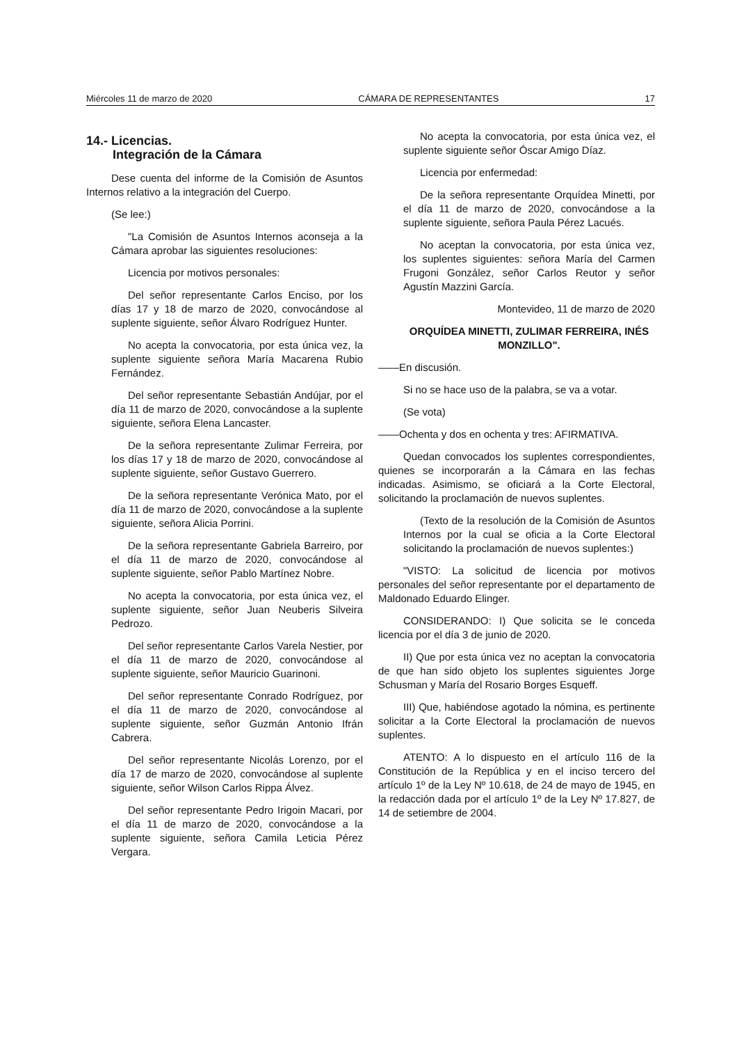Miércoles 11 de marzo de 2020 CÁMARA DE REPRESENTANTES 17
14.- Licencias.
Integración de la Cámara
Dese cuenta del informe de la Comisión de Asuntos Internos relativo a la integración del Cuerpo.
(Se lee:)
"La Comisión de Asuntos Internos aconseja a la Cámara aprobar las siguientes resoluciones:
Licencia por motivos personales:
Del señor representante Carlos Enciso, por los días 17 y 18 de marzo de 2020, convocándose al suplente siguiente, señor Álvaro Rodríguez Hunter.
No acepta la convocatoria, por esta única vez, la suplente siguiente señora María Macarena Rubio Fernández.
Del señor representante Sebastián Andújar, por el día 11 de marzo de 2020, convocándose a la suplente siguiente, señora Elena Lancaster.
De la señora representante Zulimar Ferreira, por los días 17 y 18 de marzo de 2020, convocándose al suplente siguiente, señor Gustavo Guerrero.
De la señora representante Verónica Mato, por el día 11 de marzo de 2020, convocándose a la suplente siguiente, señora Alicia Porrini.
De la señora representante Gabriela Barreiro, por el día 11 de marzo de 2020, convocándose al suplente siguiente, señor Pablo Martínez Nobre.
No acepta la convocatoria, por esta única vez, el suplente siguiente, señor Juan Neuberis Silveira Pedrozo.
Del señor representante Carlos Varela Nestier, por el día 11 de marzo de 2020, convocándose al suplente siguiente, señor Mauricio Guarinoni.
Del señor representante Conrado Rodríguez, por el día 11 de marzo de 2020, convocándose al suplente siguiente, señor Guzmán Antonio Ifrán Cabrera.
Del señor representante Nicolás Lorenzo, por el día 17 de marzo de 2020, convocándose al suplente siguiente, señor Wilson Carlos Rippa Álvez.
Del señor representante Pedro Irigoin Macari, por el día 11 de marzo de 2020, convocándose a la suplente siguiente, señora Camila Leticia Pérez Vergara.
No acepta la convocatoria, por esta única vez, el suplente siguiente señor Óscar Amigo Díaz.
Licencia por enfermedad:
De la señora representante Orquídea Minetti, por el día 11 de marzo de 2020, convocándose a la suplente siguiente, señora Paula Pérez Lacués.
No aceptan la convocatoria, por esta única vez, los suplentes siguientes: señora María del Carmen Frugoni González, señor Carlos Reutor y señor Agustín Mazzini García.
Montevideo, 11 de marzo de 2020
ORQUÍDEA MINETTI, ZULIMAR FERREIRA, INÉS MONZILLO".
——En discusión.
Si no se hace uso de la palabra, se va a votar.
(Se vota)
——Ochenta y dos en ochenta y tres: AFIRMATIVA.
Quedan convocados los suplentes correspondientes, quienes se incorporarán a la Cámara en las fechas indicadas. Asimismo, se oficiará a la Corte Electoral, solicitando la proclamación de nuevos suplentes.
(Texto de la resolución de la Comisión de Asuntos Internos por la cual se oficia a la Corte Electoral solicitando la proclamación de nuevos suplentes:)
"VISTO: La solicitud de licencia por motivos personales del señor representante por el departamento de Maldonado Eduardo Elinger.
CONSIDERANDO: I) Que solicita se le conceda licencia por el día 3 de junio de 2020.
II) Que por esta única vez no aceptan la convocatoria de que han sido objeto los suplentes siguientes Jorge Schusman y María del Rosario Borges Esqueff.
III) Que, habiéndose agotado la nómina, es pertinente solicitar a la Corte Electoral la proclamación de nuevos suplentes.
ATENTO: A lo dispuesto en el artículo 116 de la Constitución de la República y en el inciso tercero del artículo 1º de la Ley Nº 10.618, de 24 de mayo de 1945, en la redacción dada por el artículo 1º de la Ley Nº 17.827, de 14 de setiembre de 2004.